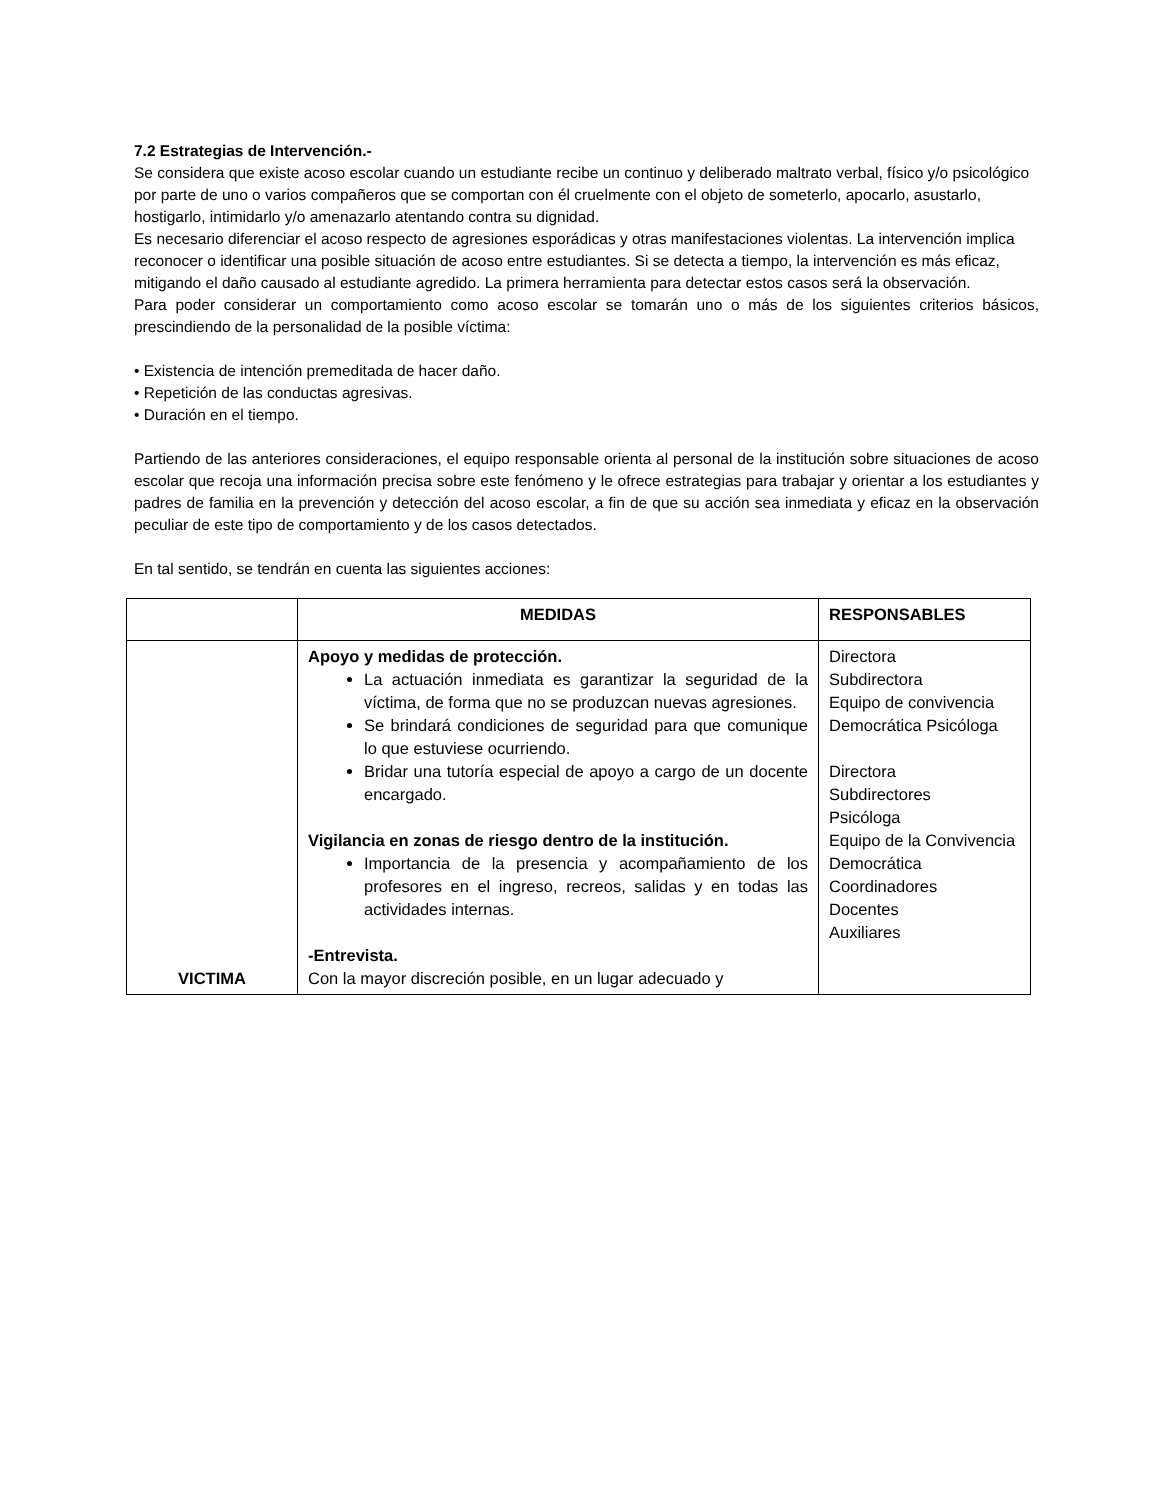7.2 Estrategias de Intervención.-
Se considera que existe acoso escolar cuando un estudiante recibe un continuo y deliberado maltrato verbal, físico y/o psicológico por parte de uno o varios compañeros que se comportan con él cruelmente con el objeto de someterlo, apocarlo, asustarlo, hostigarlo, intimidarlo y/o amenazarlo atentando contra su dignidad.
Es necesario diferenciar el acoso respecto de agresiones esporádicas y otras manifestaciones violentas. La intervención implica reconocer o identificar una posible situación de acoso entre estudiantes. Si se detecta a tiempo, la intervención es más eficaz, mitigando el daño causado al estudiante agredido. La primera herramienta para detectar estos casos será la observación.
Para poder considerar un comportamiento como acoso escolar se tomarán uno o más de los siguientes criterios básicos, prescindiendo de la personalidad de la posible víctima:
• Existencia de intención premeditada de hacer daño.
• Repetición de las conductas agresivas.
• Duración en el tiempo.
Partiendo de las anteriores consideraciones, el equipo responsable orienta al personal de la institución sobre situaciones de acoso escolar que recoja una información precisa sobre este fenómeno y le ofrece estrategias para trabajar y orientar a los estudiantes y padres de familia en la prevención y detección del acoso escolar, a fin de que su acción sea inmediata y eficaz en la observación peculiar de este tipo de comportamiento y de los casos detectados.
En tal sentido, se tendrán en cuenta las siguientes acciones:
| | MEDIDAS | RESPONSABLES |
| --- | --- | --- |
| VICTIMA | Apoyo y medidas de protección. La actuación inmediata es garantizar la seguridad de la víctima, de forma que no se produzcan nuevas agresiones. Se brindará condiciones de seguridad para que comunique lo que estuviese ocurriendo. Bridar una tutoría especial de apoyo a cargo de un docente encargado. Vigilancia en zonas de riesgo dentro de la institución. Importancia de la presencia y acompañamiento de los profesores en el ingreso, recreos, salidas y en todas las actividades internas. -Entrevista. Con la mayor discreción posible, en un lugar adecuado y | Directora Subdirectora Equipo de convivencia Democrática Psicóloga Directora Subdirectores Psicóloga Equipo de la Convivencia Democrática Coordinadores Docentes Auxiliares |